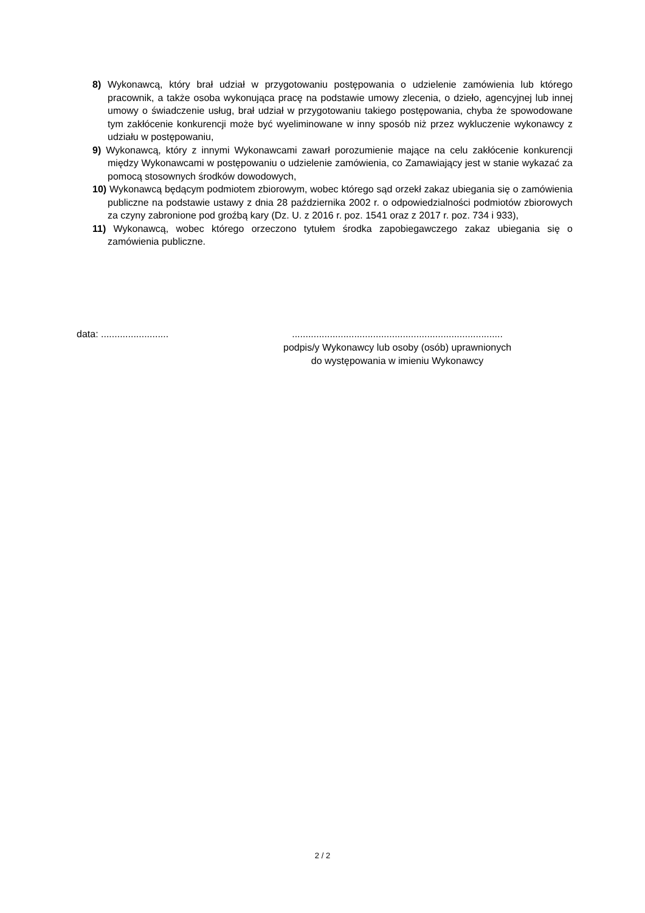8) Wykonawcą, który brał udział w przygotowaniu postępowania o udzielenie zamówienia lub którego pracownik, a także osoba wykonująca pracę na podstawie umowy zlecenia, o dzieło, agencyjnej lub innej umowy o świadczenie usług, brał udział w przygotowaniu takiego postępowania, chyba że spowodowane tym zakłócenie konkurencji może być wyeliminowane w inny sposób niż przez wykluczenie wykonawcy z udziału w postępowaniu,
9) Wykonawcą, który z innymi Wykonawcami zawarł porozumienie mające na celu zakłócenie konkurencji między Wykonawcami w postępowaniu o udzielenie zamówienia, co Zamawiający jest w stanie wykazać za pomocą stosownych środków dowodowych,
10) Wykonawcą będącym podmiotem zbiorowym, wobec którego sąd orzekł zakaz ubiegania się o zamówienia publiczne na podstawie ustawy z dnia 28 października 2002 r. o odpowiedzialności podmiotów zbiorowych za czyny zabronione pod groźbą kary (Dz. U. z 2016 r. poz. 1541 oraz z 2017 r. poz. 734 i 933),
11) Wykonawcą, wobec którego orzeczono tytułem środka zapobiegawczego zakaz ubiegania się o zamówienia publiczne.
data: ......................... ..............................................................................
podpis/y Wykonawcy lub osoby (osób) uprawnionych
do występowania w imieniu Wykonawcy
2 / 2